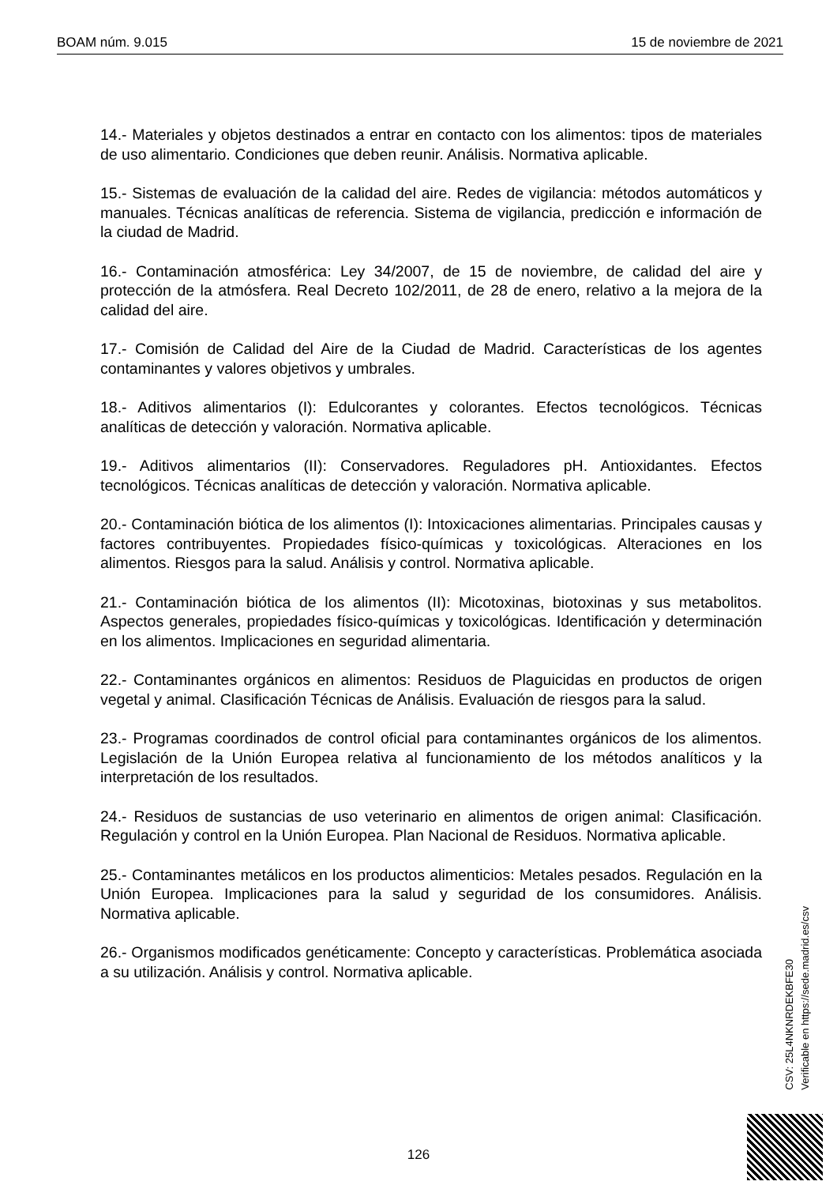BOAM núm. 9.015 15 de noviembre de 2021
14.- Materiales y objetos destinados a entrar en contacto con los alimentos: tipos de materiales de uso alimentario. Condiciones que deben reunir. Análisis. Normativa aplicable.
15.- Sistemas de evaluación de la calidad del aire. Redes de vigilancia: métodos automáticos y manuales. Técnicas analíticas de referencia. Sistema de vigilancia, predicción e información de la ciudad de Madrid.
16.- Contaminación atmosférica: Ley 34/2007, de 15 de noviembre, de calidad del aire y protección de la atmósfera. Real Decreto 102/2011, de 28 de enero, relativo a la mejora de la calidad del aire.
17.- Comisión de Calidad del Aire de la Ciudad de Madrid. Características de los agentes contaminantes y valores objetivos y umbrales.
18.- Aditivos alimentarios (I): Edulcorantes y colorantes. Efectos tecnológicos. Técnicas analíticas de detección y valoración. Normativa aplicable.
19.- Aditivos alimentarios (II): Conservadores. Reguladores pH. Antioxidantes. Efectos tecnológicos. Técnicas analíticas de detección y valoración. Normativa aplicable.
20.- Contaminación biótica de los alimentos (I): Intoxicaciones alimentarias. Principales causas y factores contribuyentes. Propiedades físico-químicas y toxicológicas. Alteraciones en los alimentos. Riesgos para la salud. Análisis y control. Normativa aplicable.
21.- Contaminación biótica de los alimentos (II): Micotoxinas, biotoxinas y sus metabolitos. Aspectos generales, propiedades físico-químicas y toxicológicas. Identificación y determinación en los alimentos. Implicaciones en seguridad alimentaria.
22.- Contaminantes orgánicos en alimentos: Residuos de Plaguicidas en productos de origen vegetal y animal. Clasificación Técnicas de Análisis. Evaluación de riesgos para la salud.
23.- Programas coordinados de control oficial para contaminantes orgánicos de los alimentos. Legislación de la Unión Europea relativa al funcionamiento de los métodos analíticos y la interpretación de los resultados.
24.- Residuos de sustancias de uso veterinario en alimentos de origen animal: Clasificación. Regulación y control en la Unión Europea. Plan Nacional de Residuos. Normativa aplicable.
25.- Contaminantes metálicos en los productos alimenticios: Metales pesados. Regulación en la Unión Europea. Implicaciones para la salud y seguridad de los consumidores. Análisis. Normativa aplicable.
26.- Organismos modificados genéticamente: Concepto y características. Problemática asociada a su utilización. Análisis y control. Normativa aplicable.
CSV: 25L4NKNRDEKBFE30
Verificable en https://sede.madrid.es/csv
126